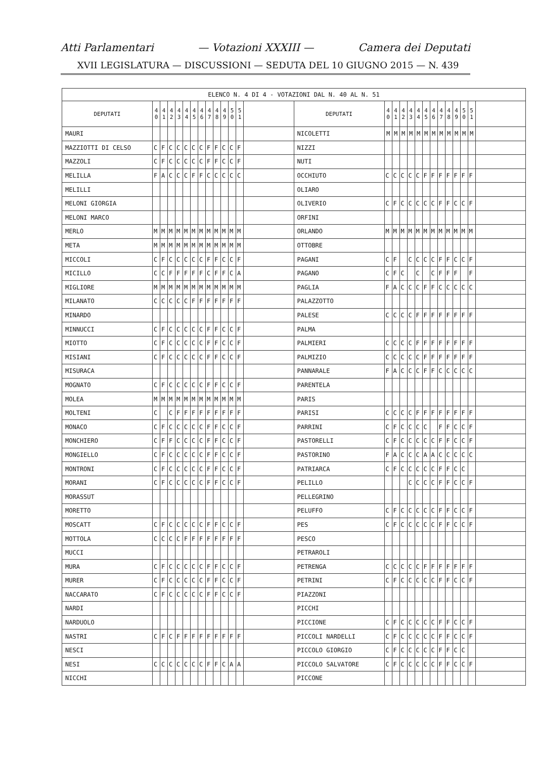Atti Parlamentari — Votazioni XXXIII — Camera dei Deputati
XVII LEGISLATURA — DISCUSSIONI — SEDUTA DEL 10 GIUGNO 2015 — N. 439
| ELENCO N. 4 DI 4 - VOTAZIONI DAL N. 40 AL N. 51 | | | | | | | | | | | | | | | | | | | | | | | | | | | |
| DEPUTATI | 4 0 | 4 1 | 4 2 | 4 3 | 4 4 | 4 5 | 4 6 | 4 7 | 4 8 | 4 9 | 5 0 | 5 1 | | DEPUTATI | 4 0 | 4 1 | 4 2 | 4 3 | 4 4 | 4 5 | 4 6 | 4 7 | 4 8 | 4 9 | 5 0 | 5 1 | |
| MAURI | | | | | | | | | | | | | | NICOLETTI | M | M | M | M | M | M | M | M | M | M | M | M | |
| MAZZIOTTI DI CELSO | C | F | C | C | C | C | C | F | F | C | C | F | | NIZZI | | | | | | | | | | | | | |
| MAZZOLI | C | F | C | C | C | C | C | F | F | C | C | F | | NUTI | | | | | | | | | | | | | |
| MELILLA | F | A | C | C | C | F | F | C | C | C | C | C | | OCCHIUTO | C | C | C | C | C | F | F | F | F | F | F | F | |
| MELILLI | | | | | | | | | | | | | | OLIARO | | | | | | | | | | | | | |
| MELONI GIORGIA | | | | | | | | | | | | | | OLIVERIO | C | F | C | C | C | C | C | F | F | C | C | F | |
| MELONI MARCO | | | | | | | | | | | | | | ORFINI | | | | | | | | | | | | | |
| MERLO | M | M | M | M | M | M | M | M | M | M | M | M | | ORLANDO | M | M | M | M | M | M | M | M | M | M | M | M | |
| META | M | M | M | M | M | M | M | M | M | M | M | M | | OTTOBRE | | | | | | | | | | | | | |
| MICCOLI | C | F | C | C | C | C | C | F | F | C | C | F | | PAGANI | C | F | | C | C | C | C | F | F | C | C | F | |
| MICILLO | C | C | F | F | F | F | F | C | F | F | C | A | | PAGANO | C | F | C | | C | | C | F | F | F | | F | |
| MIGLIORE | M | M | M | M | M | M | M | M | M | M | M | M | | PAGLIA | F | A | C | C | C | F | F | C | C | C | C | C | |
| MILANATO | C | C | C | C | C | F | F | F | F | F | F | F | | PALAZZOTTO | | | | | | | | | | | | | |
| MINARDO | | | | | | | | | | | | | | PALESE | C | C | C | C | F | F | F | F | F | F | F | F | |
| MINNUCCI | C | F | C | C | C | C | C | F | F | C | C | F | | PALMA | | | | | | | | | | | | | |
| MIOTTO | C | F | C | C | C | C | C | F | F | C | C | F | | PALMIERI | C | C | C | C | F | F | F | F | F | F | F | F | |
| MISIANI | C | F | C | C | C | C | C | F | F | C | C | F | | PALMIZIO | C | C | C | C | C | F | F | F | F | F | F | F | |
| MISURACA | | | | | | | | | | | | | | PANNARALE | F | A | C | C | C | F | F | C | C | C | C | C | |
| MOGNATO | C | F | C | C | C | C | C | F | F | C | C | F | | PARENTELA | | | | | | | | | | | | | |
| MOLEA | M | M | M | M | M | M | M | M | M | M | M | M | | PARIS | | | | | | | | | | | | | |
| MOLTENI | C | | C | F | F | F | F | F | F | F | F | F | | PARISI | C | C | C | C | F | F | F | F | F | F | F | F | |
| MONACO | C | F | C | C | C | C | C | F | F | C | C | F | | PARRINI | C | F | C | C | C | C | | F | F | C | C | F | |
| MONCHIERO | C | F | F | C | C | C | C | F | F | C | C | F | | PASTORELLI | C | F | C | C | C | C | C | F | F | C | C | F | |
| MONGIELLO | C | F | C | C | C | C | C | F | F | C | C | F | | PASTORINO | F | A | C | C | C | A | A | C | C | C | C | C | |
| MONTRONI | C | F | C | C | C | C | C | F | F | C | C | F | | PATRIARCA | C | F | C | C | C | C | C | F | F | C | C | | |
| MORANI | C | F | C | C | C | C | C | F | F | C | C | F | | PELILLO | | | | C | C | C | C | F | F | C | C | F | |
| MORASSUT | | | | | | | | | | | | | | PELLEGRINO | | | | | | | | | | | | | |
| MORETTO | | | | | | | | | | | | | | PELUFFO | C | F | C | C | C | C | C | F | F | C | C | F | |
| MOSCATT | C | F | C | C | C | C | C | F | F | C | C | F | | PES | C | F | C | C | C | C | C | F | F | C | C | F | |
| MOTTOLA | C | C | C | C | F | F | F | F | F | F | F | F | | PESCO | | | | | | | | | | | | | |
| MUCCI | | | | | | | | | | | | | | PETRAROLI | | | | | | | | | | | | | |
| MURA | C | F | C | C | C | C | C | F | F | C | C | F | | PETRENGA | C | C | C | C | C | F | F | F | F | F | F | F | |
| MURER | C | F | C | C | C | C | C | F | F | C | C | F | | PETRINI | C | F | C | C | C | C | C | F | F | C | C | F | |
| NACCARATO | C | F | C | C | C | C | C | F | F | C | C | F | | PIAZZONI | | | | | | | | | | | | | |
| NARDI | | | | | | | | | | | | | | PICCHI | | | | | | | | | | | | | |
| NARDUOLO | | | | | | | | | | | | | | PICCIONE | C | F | C | C | C | C | C | F | F | C | C | F | |
| NASTRI | C | F | C | F | F | F | F | F | F | F | F | F | | PICCOLI NARDELLI | C | F | C | C | C | C | C | F | F | C | C | F | |
| NESCI | | | | | | | | | | | | | | PICCOLO GIORGIO | C | F | C | C | C | C | C | F | F | C | C | | |
| NESI | C | C | C | C | C | C | C | F | F | C | A | A | | PICCOLO SALVATORE | C | F | C | C | C | C | C | F | F | C | C | F | |
| NICCHI | | | | | | | | | | | | | | PICCONE | | | | | | | | | | | | | |